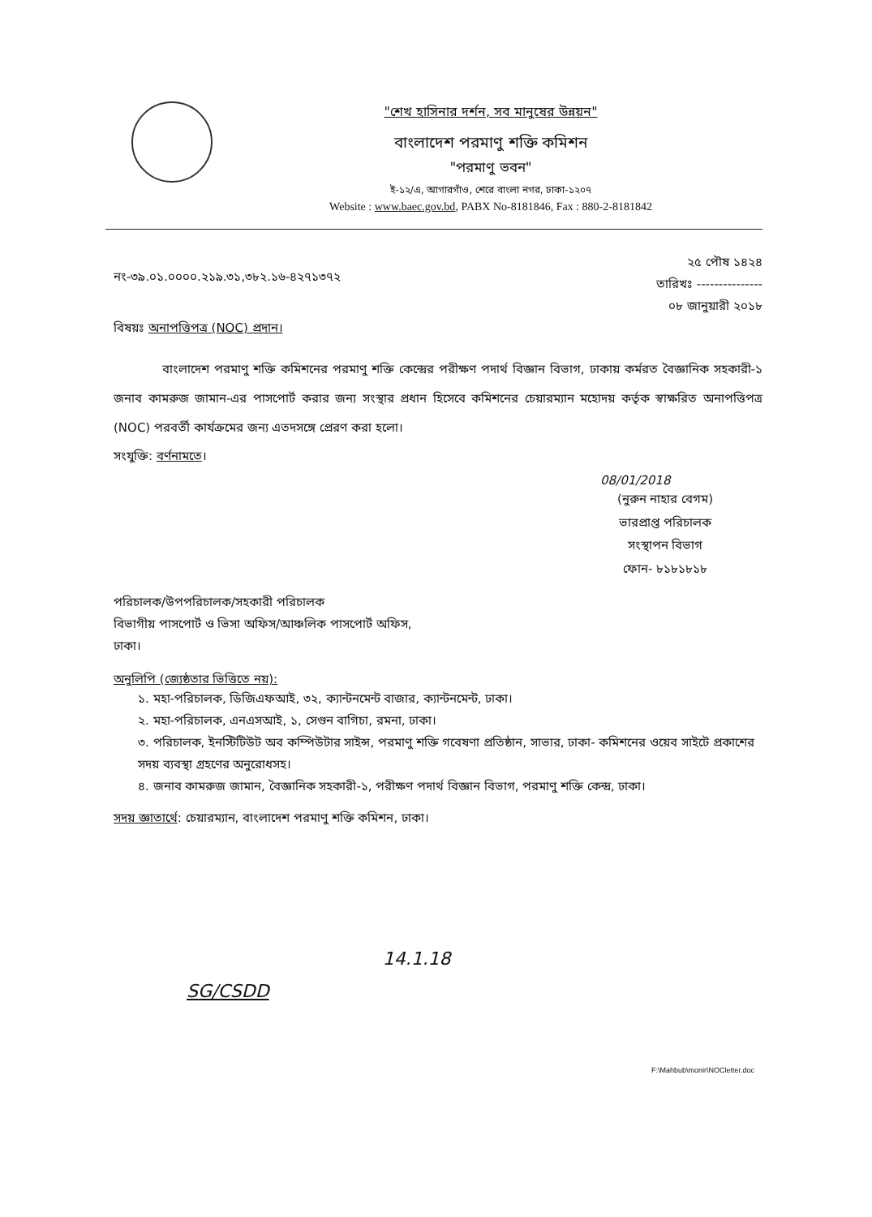"শেখ হাসিনার দর্শন, সব মানুষের উন্নয়ন"
বাংলাদেশ পরমাণু শক্তি কমিশন
"পরমাণু ভবন"
ই-১২/এ, আগারগাঁও, শেরে বাংলা নগর, ঢাকা-১২০৭
Website : www.baec.gov.bd, PABX No-8181846, Fax : 880-2-8181842
নং-৩৯.০১.০০০০.২১৯.৩১,৩৮২.১৬-৪২৭১৩৭২
২৫ পৌষ ১৪২৪
তারিখঃ ---------------
০৮ জানুয়ারী ২০১৮
বিষয়ঃ অনাপত্তিপত্র (NOC) প্রদান।
বাংলাদেশ পরমাণু শক্তি কমিশনের পরমাণু শক্তি কেন্দ্রের পরীক্ষণ পদার্থ বিজ্ঞান বিভাগ, ঢাকায় কর্মরত বৈজ্ঞানিক সহকারী-১ জনাব কামরুজ জামান-এর পাসপোর্ট করার জন্য সংস্থার প্রধান হিসেবে কমিশনের চেয়ারম্যান মহোদয় কর্তৃক স্বাক্ষরিত অনাপত্তিপত্র (NOC) পরবর্তী কার্যক্রমের জন্য এতদসঙ্গে প্রেরণ করা হলো।
সংযুক্তি: বর্ণনামতে।
08/01/2018
(নুরুন নাহার বেগম)
ভারপ্রাপ্ত পরিচালক
সংস্থাপন বিভাগ
ফোন- ৮১৮১৮১৮
পরিচালক/উপপরিচালক/সহকারী পরিচালক
বিভাগীয় পাসপোর্ট ও ভিসা অফিস/আঞ্চলিক পাসপোর্ট অফিস,
ঢাকা।
অনুলিপি (জ্যেষ্ঠতার ভিত্তিতে নয়):
১. মহা-পরিচালক, ডিজিএফআই, ৩২, ক্যান্টনমেন্ট বাজার, ক্যান্টনমেন্ট, ঢাকা।
২. মহা-পরিচালক, এনএসআই, ১, সেগুন বাগিচা, রমনা, ঢাকা।
৩. পরিচালক, ইনস্টিটিউট অব কম্পিউটার সাইন্স, পরমাণু শক্তি গবেষণা প্রতিষ্ঠান, সাভার, ঢাকা- কমিশনের ওয়েব সাইটে প্রকাশের সদয় ব্যবস্থা গ্রহণের অনুরোধসহ।
৪. জনাব কামরুজ জামান, বৈজ্ঞানিক সহকারী-১, পরীক্ষণ পদার্থ বিজ্ঞান বিভাগ, পরমাণু শক্তি কেন্দ্র, ঢাকা।
সদয় জ্ঞাতার্থে: চেয়ারম্যান, বাংলাদেশ পরমাণু শক্তি কমিশন, ঢাকা।
SG/CSDD
14.1.18
F:\Mahbub\monir\NOCletter.doc